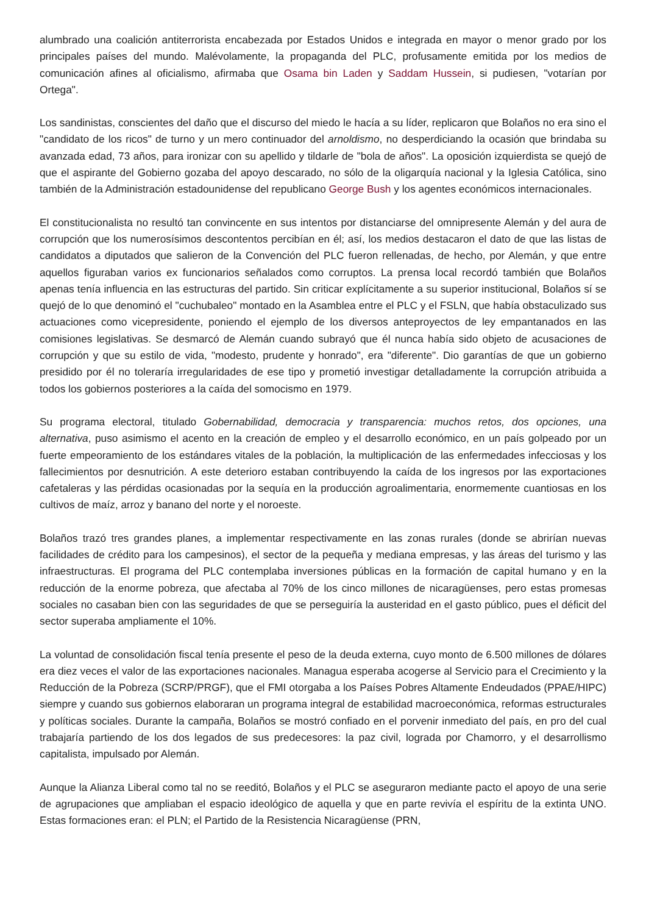alumbrado una coalición antiterrorista encabezada por Estados Unidos e integrada en mayor o menor grado por los principales países del mundo. Malévolamente, la propaganda del PLC, profusamente emitida por los medios de comunicación afines al oficialismo, afirmaba que Osama bin Laden y Saddam Hussein, si pudiesen, "votarían por Ortega".
Los sandinistas, conscientes del daño que el discurso del miedo le hacía a su líder, replicaron que Bolaños no era sino el "candidato de los ricos" de turno y un mero continuador del arnoldismo, no desperdiciando la ocasión que brindaba su avanzada edad, 73 años, para ironizar con su apellido y tildarle de "bola de años". La oposición izquierdista se quejó de que el aspirante del Gobierno gozaba del apoyo descarado, no sólo de la oligarquía nacional y la Iglesia Católica, sino también de la Administración estadounidense del republicano George Bush y los agentes económicos internacionales.
El constitucionalista no resultó tan convincente en sus intentos por distanciarse del omnipresente Alemán y del aura de corrupción que los numerosísimos descontentos percibían en él; así, los medios destacaron el dato de que las listas de candidatos a diputados que salieron de la Convención del PLC fueron rellenadas, de hecho, por Alemán, y que entre aquellos figuraban varios ex funcionarios señalados como corruptos. La prensa local recordó también que Bolaños apenas tenía influencia en las estructuras del partido. Sin criticar explícitamente a su superior institucional, Bolaños sí se quejó de lo que denominó el "cuchubaleo" montado en la Asamblea entre el PLC y el FSLN, que había obstaculizado sus actuaciones como vicepresidente, poniendo el ejemplo de los diversos anteproyectos de ley empantanados en las comisiones legislativas. Se desmarcó de Alemán cuando subrayó que él nunca había sido objeto de acusaciones de corrupción y que su estilo de vida, "modesto, prudente y honrado", era "diferente". Dio garantías de que un gobierno presidido por él no toleraría irregularidades de ese tipo y prometió investigar detalladamente la corrupción atribuida a todos los gobiernos posteriores a la caída del somocismo en 1979.
Su programa electoral, titulado Gobernabilidad, democracia y transparencia: muchos retos, dos opciones, una alternativa, puso asimismo el acento en la creación de empleo y el desarrollo económico, en un país golpeado por un fuerte empeoramiento de los estándares vitales de la población, la multiplicación de las enfermedades infecciosas y los fallecimientos por desnutrición. A este deterioro estaban contribuyendo la caída de los ingresos por las exportaciones cafetaleras y las pérdidas ocasionadas por la sequía en la producción agroalimentaria, enormemente cuantiosas en los cultivos de maíz, arroz y banano del norte y el noroeste.
Bolaños trazó tres grandes planes, a implementar respectivamente en las zonas rurales (donde se abrirían nuevas facilidades de crédito para los campesinos), el sector de la pequeña y mediana empresas, y las áreas del turismo y las infraestructuras. El programa del PLC contemplaba inversiones públicas en la formación de capital humano y en la reducción de la enorme pobreza, que afectaba al 70% de los cinco millones de nicaragüenses, pero estas promesas sociales no casaban bien con las seguridades de que se perseguiría la austeridad en el gasto público, pues el déficit del sector superaba ampliamente el 10%.
La voluntad de consolidación fiscal tenía presente el peso de la deuda externa, cuyo monto de 6.500 millones de dólares era diez veces el valor de las exportaciones nacionales. Managua esperaba acogerse al Servicio para el Crecimiento y la Reducción de la Pobreza (SCRP/PRGF), que el FMI otorgaba a los Países Pobres Altamente Endeudados (PPAE/HIPC) siempre y cuando sus gobiernos elaboraran un programa integral de estabilidad macroeconómica, reformas estructurales y políticas sociales. Durante la campaña, Bolaños se mostró confiado en el porvenir inmediato del país, en pro del cual trabajaría partiendo de los dos legados de sus predecesores: la paz civil, lograda por Chamorro, y el desarrollismo capitalista, impulsado por Alemán.
Aunque la Alianza Liberal como tal no se reeditó, Bolaños y el PLC se aseguraron mediante pacto el apoyo de una serie de agrupaciones que ampliaban el espacio ideológico de aquella y que en parte revivía el espíritu de la extinta UNO. Estas formaciones eran: el PLN; el Partido de la Resistencia Nicaragüense (PRN,